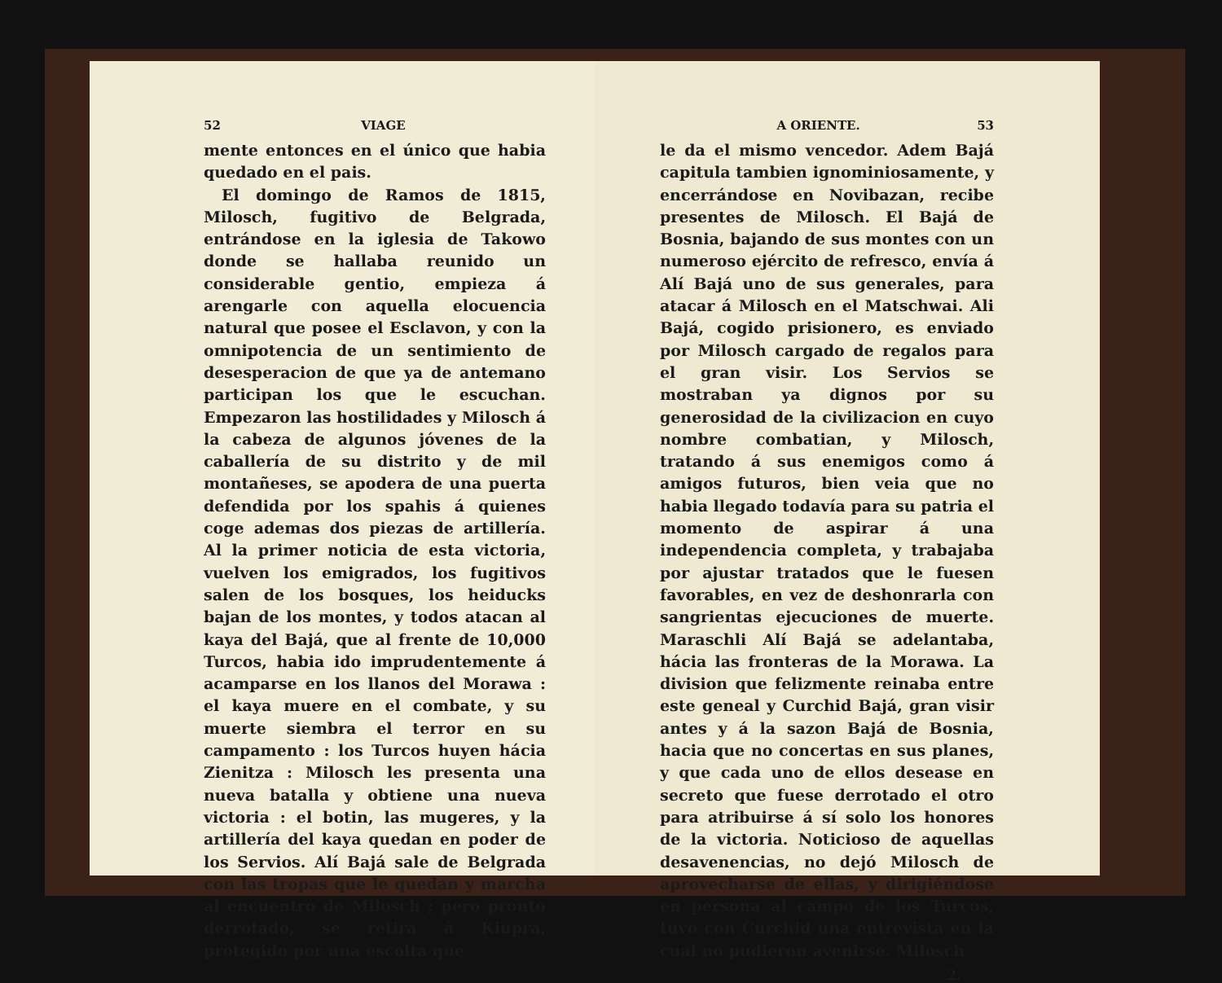52 VIAGE
mente entonces en el único que habia quedado en el pais.
El domingo de Ramos de 1815, Milosch, fugitivo de Belgrada, entrándose en la iglesia de Takowo donde se hallaba reunido un considerable gentio, empieza á arengarle con aquella elocuencia natural que posee el Esclavon, y con la omnipotencia de un sentimiento de desesperacion de que ya de antemano participan los que le escuchan. Empezaron las hostilidades y Milosch á la cabeza de algunos jóvenes de la caballería de su distrito y de mil montañeses, se apodera de una puerta defendida por los spahis á quienes coge ademas dos piezas de artillería. Al la primer noticia de esta victoria, vuelven los emigrados, los fugitivos salen de los bosques, los heiducks bajan de los montes, y todos atacan al kaya del Bajá, que al frente de 10,000 Turcos, habia ido imprudentemente á acamparse en los llanos del Morawa : el kaya muere en el combate, y su muerte siembra el terror en su campamento : los Turcos huyen hácia Zienitza : Milosch les presenta una nueva batalla y obtiene una nueva victoria : el botin, las mugeres, y la artillería del kaya quedan en poder de los Servios. Alí Bajá sale de Belgrada con las tropas que le quedan y marcha al encuentro de Milosch ; pero pronto derrotado, se retira á Kiupra, protegido por una escolta que
A ORIENTE. 53
le da el mismo vencedor. Adem Bajá capitula tambien ignominiosamente, y encerrándose en Novibazan, recibe presentes de Milosch. El Bajá de Bosnia, bajando de sus montes con un numeroso ejército de refresco, envía á Alí Bajá uno de sus generales, para atacar á Milosch en el Matschwai. Ali Bajá, cogido prisionero, es enviado por Milosch cargado de regalos para el gran visir. Los Servios se mostraban ya dignos por su generosidad de la civilizacion en cuyo nombre combatian, y Milosch, tratando á sus enemigos como á amigos futuros, bien veia que no habia llegado todavía para su patria el momento de aspirar á una independencia completa, y trabajaba por ajustar tratados que le fuesen favorables, en vez de deshonrarla con sangrientas ejecuciones de muerte. Maraschli Alí Bajá se adelantaba, hácia las fronteras de la Morawa. La division que felizmente reinaba entre este geneal y Curchid Bajá, gran visir antes y á la sazon Bajá de Bosnia, hacia que no concertas en sus planes, y que cada uno de ellos desease en secreto que fuese derrotado el otro para atribuirse á sí solo los honores de la victoria. Noticioso de aquellas desavenencias, no dejó Milosch de aprovecharse de ellas, y dirigiéndose en persona al campo de los Turcos, tuvo con Curchid una entrevista en la cual no pudieron avenirse. Milosch
2.